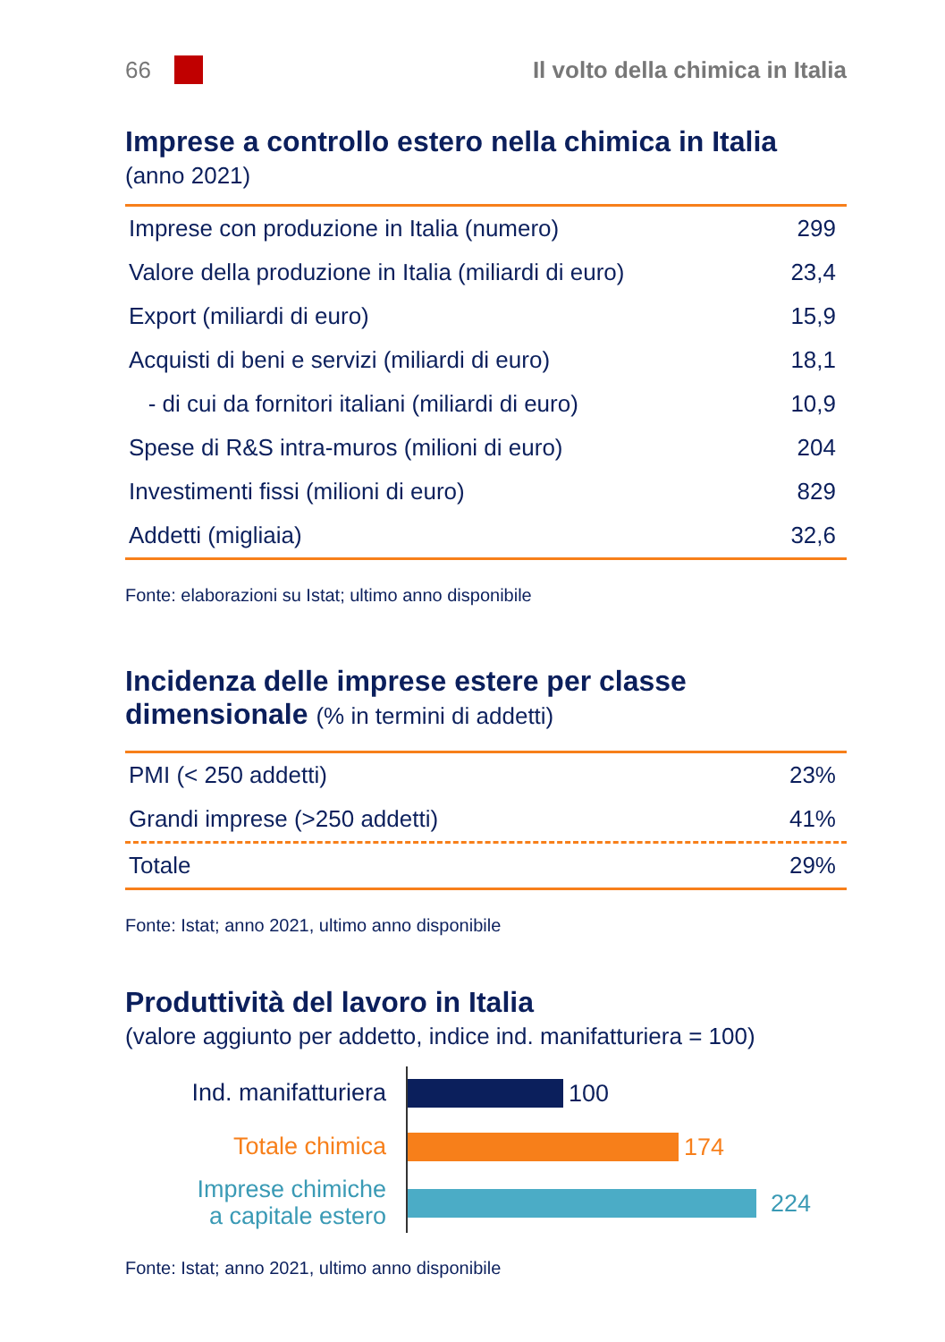66 Il volto della chimica in Italia
Imprese a controllo estero nella chimica in Italia
(anno 2021)
| Imprese con produzione in Italia (numero) | 299 |
| Valore della produzione in Italia (miliardi di euro) | 23,4 |
| Export (miliardi di euro) | 15,9 |
| Acquisti di beni e servizi (miliardi di euro) | 18,1 |
| - di cui da fornitori italiani (miliardi di euro) | 10,9 |
| Spese di R&S intra-muros (milioni di euro) | 204 |
| Investimenti fissi (milioni di euro) | 829 |
| Addetti (migliaia) | 32,6 |
Fonte: elaborazioni su Istat; ultimo anno disponibile
Incidenza delle imprese estere per classe
dimensionale (% in termini di addetti)
| PMI (< 250 addetti) | 23% |
| Grandi imprese (>250 addetti) | 41% |
| Totale | 29% |
Fonte: Istat; anno 2021, ultimo anno disponibile
Produttività del lavoro in Italia
(valore aggiunto per addetto, indice ind. manifatturiera = 100)
Ind. manifatturiera
100
Totale chimica
174
Imprese chimiche
a capitale estero
224
Fonte: Istat; anno 2021, ultimo anno disponibile